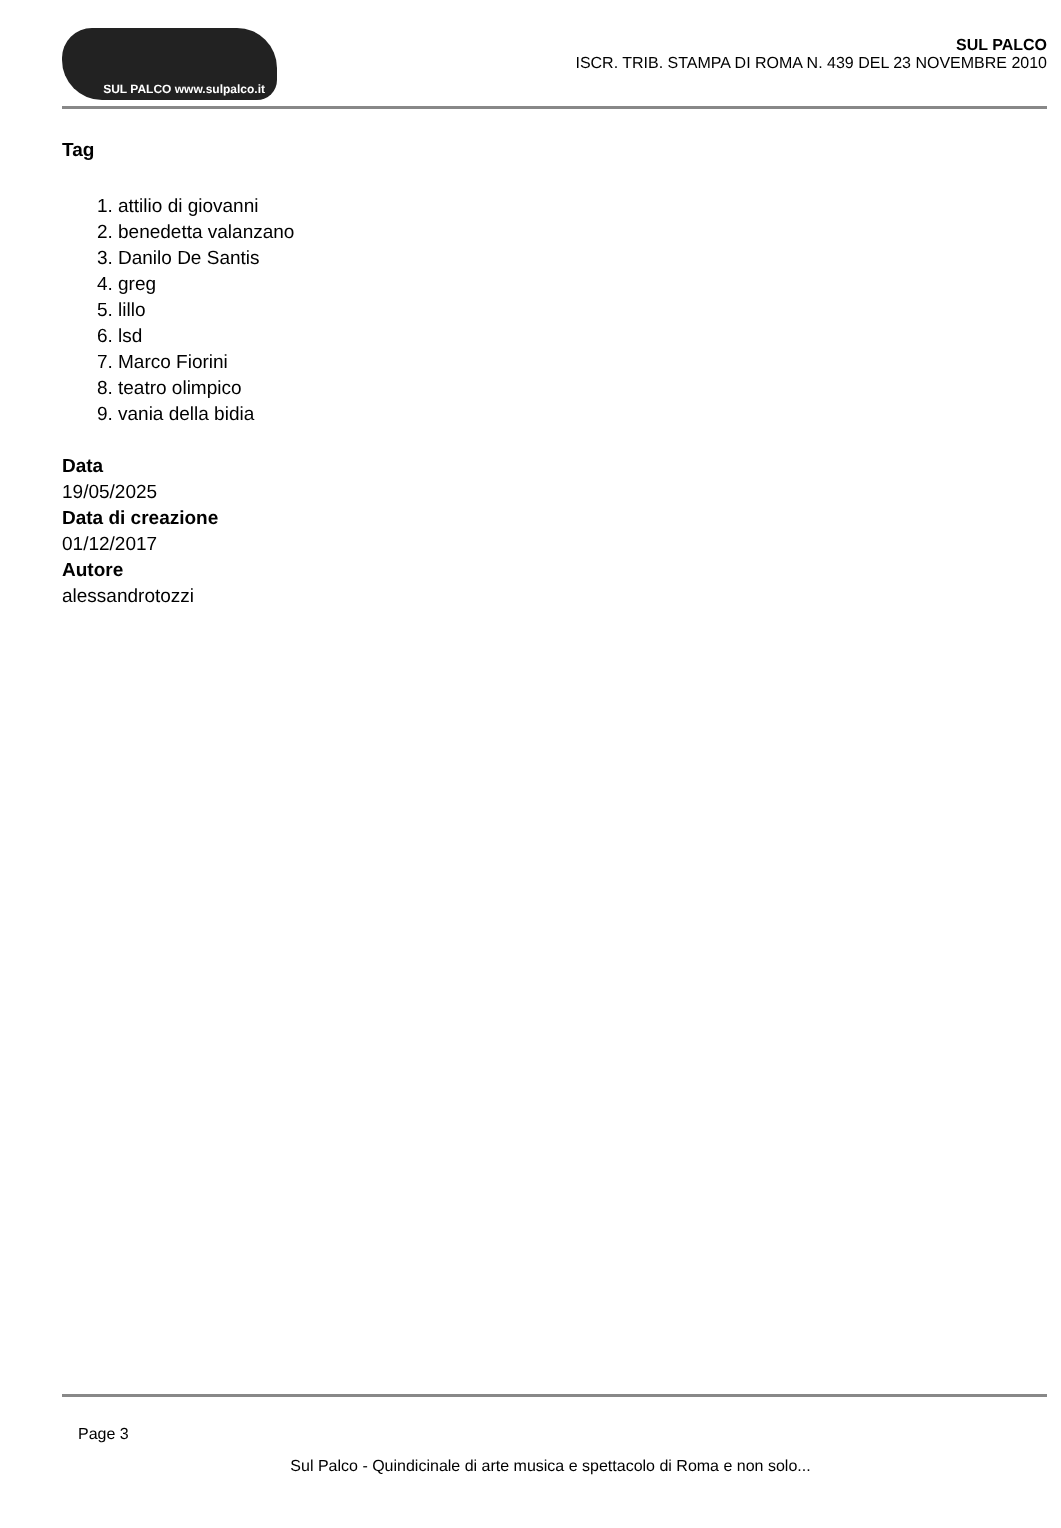SUL PALCO www.sulpalco.it
SUL PALCO
ISCR. TRIB. STAMPA DI ROMA N. 439 DEL 23 NOVEMBRE 2010
Tag
1. attilio di giovanni
2. benedetta valanzano
3. Danilo De Santis
4. greg
5. lillo
6. lsd
7. Marco Fiorini
8. teatro olimpico
9. vania della bidia
Data
19/05/2025
Data di creazione
01/12/2017
Autore
alessandrotozzi
Page 3
Sul Palco - Quindicinale di arte musica e spettacolo di Roma e non solo...